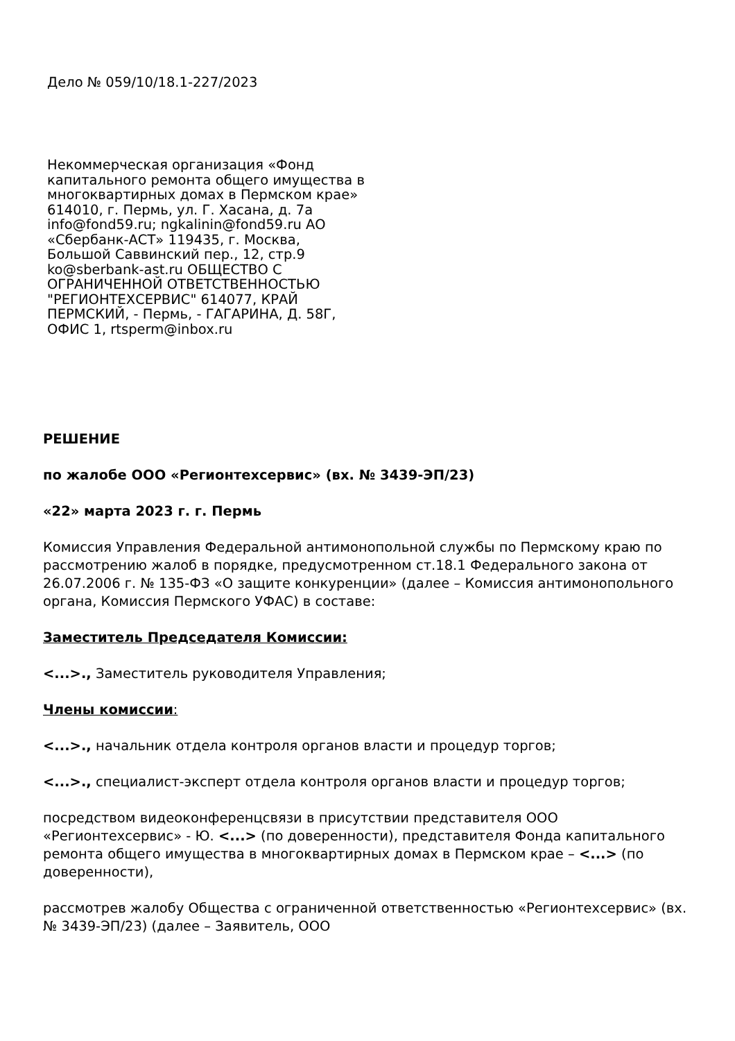Дело № 059/10/18.1-227/2023
Некоммерческая организация «Фонд капитального ремонта общего имущества в многоквартирных домах в Пермском крае» 614010, г. Пермь, ул. Г. Хасана, д. 7а info@fond59.ru; ngkalinin@fond59.ru АО «Сбербанк-АСТ» 119435, г. Москва, Большой Саввинский пер., 12, стр.9 ko@sberbank-ast.ru ОБЩЕСТВО С ОГРАНИЧЕННОЙ ОТВЕТСТВЕННОСТЬЮ "РЕГИОНТЕХСЕРВИС" 614077, КРАЙ ПЕРМСКИЙ, - Пермь, - ГАГАРИНА, Д. 58Г, ОФИС 1, rtsperm@inbox.ru
РЕШЕНИЕ
по жалобе ООО «Регионтехсервис» (вх. № 3439-ЭП/23)
«22» марта 2023 г. г. Пермь
Комиссия Управления Федеральной антимонопольной службы по Пермскому краю по рассмотрению жалоб в порядке, предусмотренном ст.18.1 Федерального закона от 26.07.2006 г. № 135-ФЗ «О защите конкуренции» (далее – Комиссия антимонопольного органа, Комиссия Пермского УФАС) в составе:
Заместитель Председателя Комиссии:
<...>., Заместитель руководителя Управления;
Члены комиссии:
<...>., начальник отдела контроля органов власти и процедур торгов;
<...>., специалист-эксперт отдела контроля органов власти и процедур торгов;
посредством видеоконференцсвязи в присутствии представителя ООО «Регионтехсервис» - Ю. <...> (по доверенности), представителя Фонда капитального ремонта общего имущества в многоквартирных домах в Пермском крае – <...> (по доверенности),
рассмотрев жалобу Общества с ограниченной ответственностью «Регионтехсервис» (вх. № 3439-ЭП/23) (далее – Заявитель, ООО